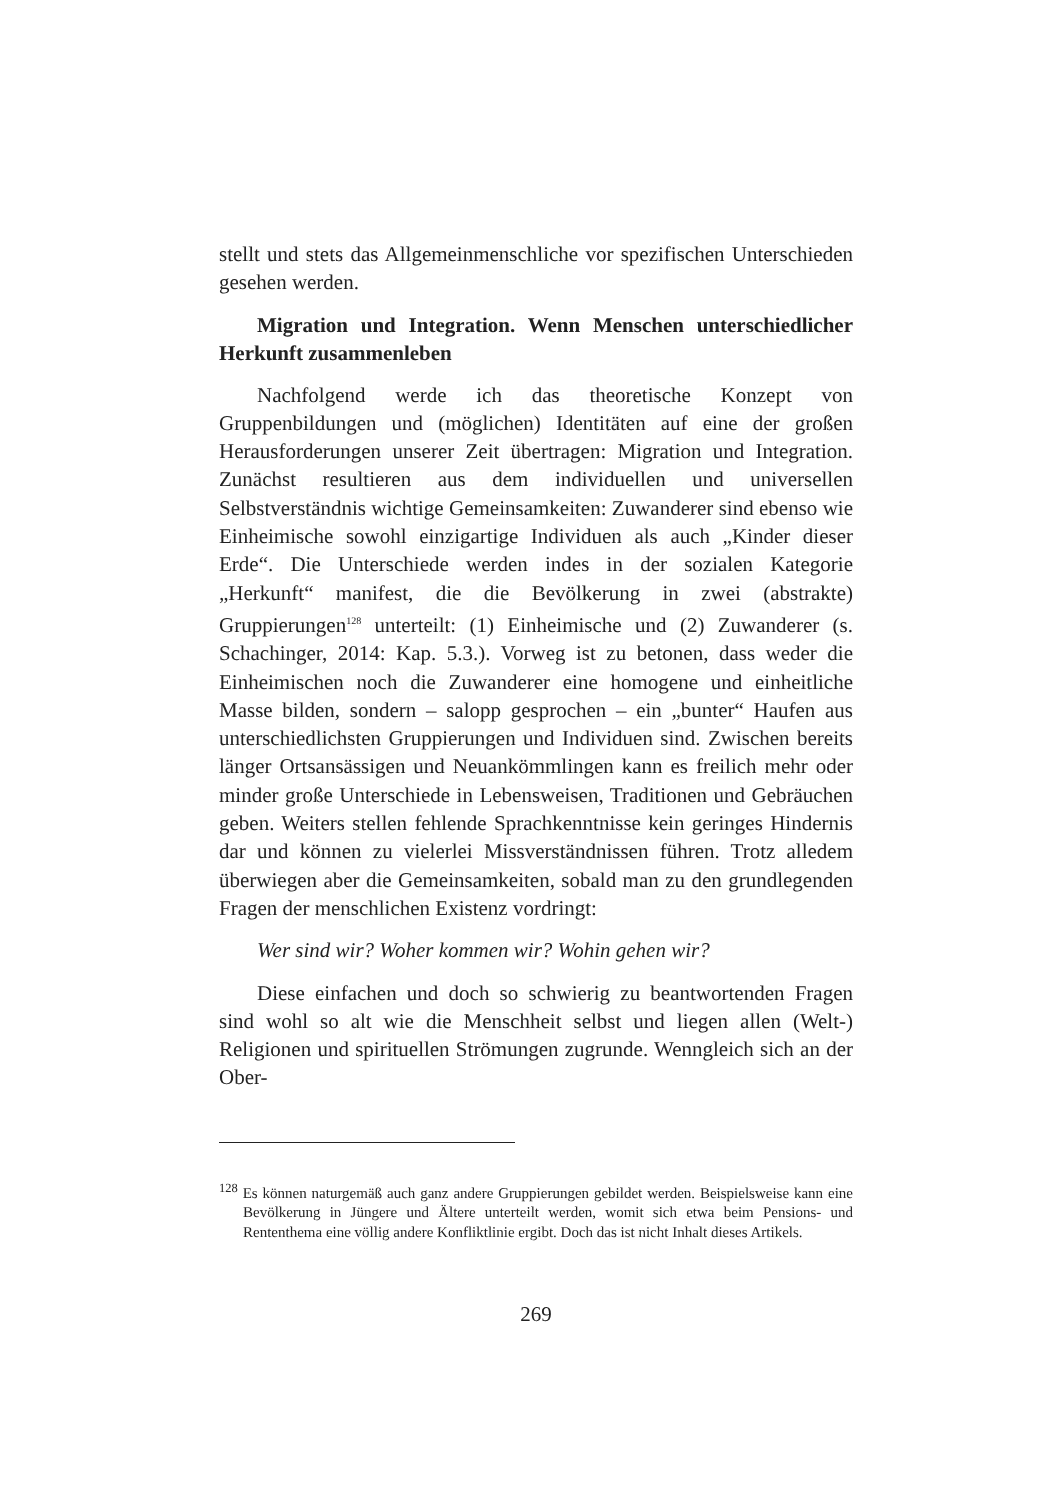stellt und stets das Allgemeinmenschliche vor spezifischen Unterschieden gesehen werden.
Migration und Integration. Wenn Menschen unterschiedlicher Herkunft zusammenleben
Nachfolgend werde ich das theoretische Konzept von Gruppenbildungen und (möglichen) Identitäten auf eine der großen Herausforderungen unserer Zeit übertragen: Migration und Integration. Zunächst resultieren aus dem individuellen und universellen Selbstverständnis wichtige Gemeinsamkeiten: Zuwanderer sind ebenso wie Einheimische sowohl einzigartige Individuen als auch „Kinder dieser Erde“. Die Unterschiede werden indes in der sozialen Kategorie „Herkunft“ manifest, die die Bevölkerung in zwei (abstrakte) Gruppierungen<sup>128</sup> unterteilt: (1) Einheimische und (2) Zuwanderer (s. Schachinger, 2014: Kap. 5.3.). Vorweg ist zu betonen, dass weder die Einheimischen noch die Zuwanderer eine homogene und einheitliche Masse bilden, sondern – salopp gesprochen – ein „bunter“ Haufen aus unterschiedlichsten Gruppierungen und Individuen sind. Zwischen bereits länger Ortsansässigen und Neuankömmlingen kann es freilich mehr oder minder große Unterschiede in Lebensweisen, Traditionen und Gebräuchen geben. Weiters stellen fehlende Sprachkenntnisse kein geringes Hindernis dar und können zu vielerlei Missverständnissen führen. Trotz alledem überwiegen aber die Gemeinsamkeiten, sobald man zu den grundlegenden Fragen der menschlichen Existenz vordringt:
Wer sind wir? Woher kommen wir? Wohin gehen wir?
Diese einfachen und doch so schwierig zu beantwortenden Fragen sind wohl so alt wie die Menschheit selbst und liegen allen (Welt-) Religionen und spirituellen Strömungen zugrunde. Wenngleich sich an der Ober-
<sup>128</sup> Es können naturgemäß auch ganz andere Gruppierungen gebildet werden. Beispielsweise kann eine Bevölkerung in Jüngere und Ältere unterteilt werden, womit sich etwa beim Pensions- und Rententhema eine völlig andere Konfliktlinie ergibt. Doch das ist nicht Inhalt dieses Artikels.
269